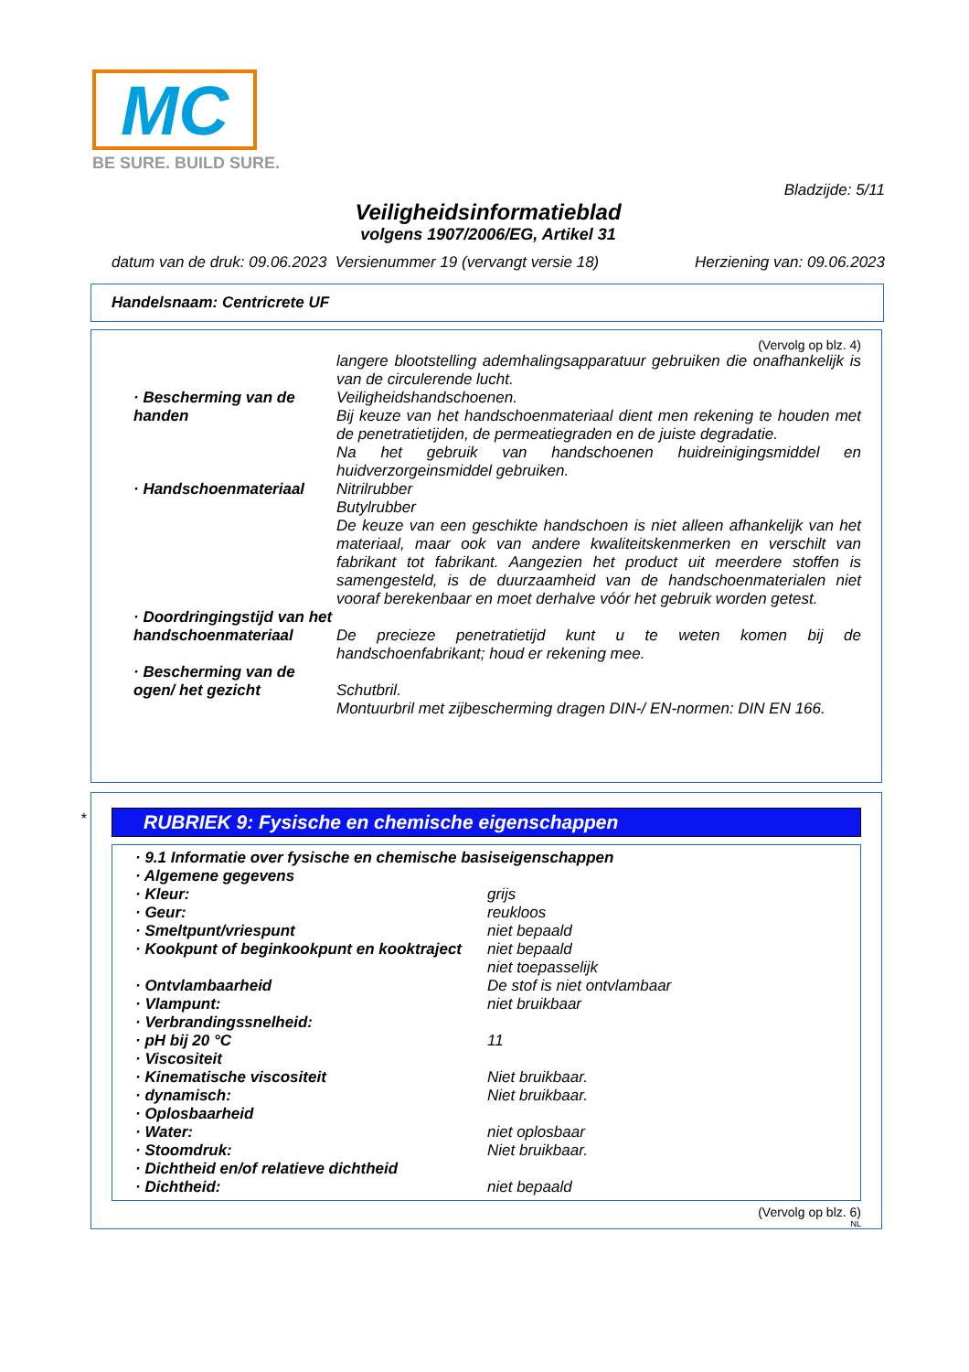MC
BE SURE. BUILD SURE.
Bladzijde: 5/11
Veiligheidsinformatieblad
volgens 1907/2006/EG, Artikel 31
datum van de druk: 09.06.2023 Versienummer 19 (vervangt versie 18) Herziening van: 09.06.2023
Handelsnaam: Centricrete UF
(Vervolg op blz. 4)
| | langere blootstelling ademhalingsapparatuur gebruiken die onafhankelijk is van de circulerende lucht. |
| · Bescherming van de handen | Veiligheidshandschoenen. Bij keuze van het handschoenmateriaal dient men rekening te houden met de penetratietijden, de permeatiegraden en de juiste degradatie. Na het gebruik van handschoenen huidreinigingsmiddel en huidverzorgeinsmiddel gebruiken. |
| · Handschoenmateriaal | Nitrilrubber Butylrubber De keuze van een geschikte handschoen is niet alleen afhankelijk van het materiaal, maar ook van andere kwaliteitskenmerken en verschilt van fabrikant tot fabrikant. Aangezien het product uit meerdere stoffen is samengesteld, is de duurzaamheid van de handschoenmaterialen niet vooraf berekenbaar en moet derhalve vóór het gebruik worden getest. |
| · Doordringingstijd van het handschoenmateriaal | De precieze penetratietijd kunt u te weten komen bij de handschoenfabrikant; houd er rekening mee. |
| · Bescherming van de ogen/ het gezicht | Schutbril. Montuurbril met zijbescherming dragen DIN-/ EN-normen: DIN EN 166. |
*
RUBRIEK 9: Fysische en chemische eigenschappen
| · 9.1 Informatie over fysische en chemische basiseigenschappen | |
| · Algemene gegevens | |
| · Kleur: | grijs |
| · Geur: | reukloos |
| · Smeltpunt/vriespunt | niet bepaald |
| · Kookpunt of beginkookpunt en kooktraject | niet bepaald niet toepasselijk |
| · Ontvlambaarheid | De stof is niet ontvlambaar |
| · Vlampunt: | niet bruikbaar |
| · Verbrandingssnelheid: | |
| · pH bij 20 °C | 11 |
| · Viscositeit | |
| · Kinematische viscositeit | Niet bruikbaar. |
| · dynamisch: | Niet bruikbaar. |
| · Oplosbaarheid | |
| · Water: | niet oplosbaar |
| · Stoomdruk: | Niet bruikbaar. |
| · Dichtheid en/of relatieve dichtheid | |
| · Dichtheid: | niet bepaald |
(Vervolg op blz. 6)
NL